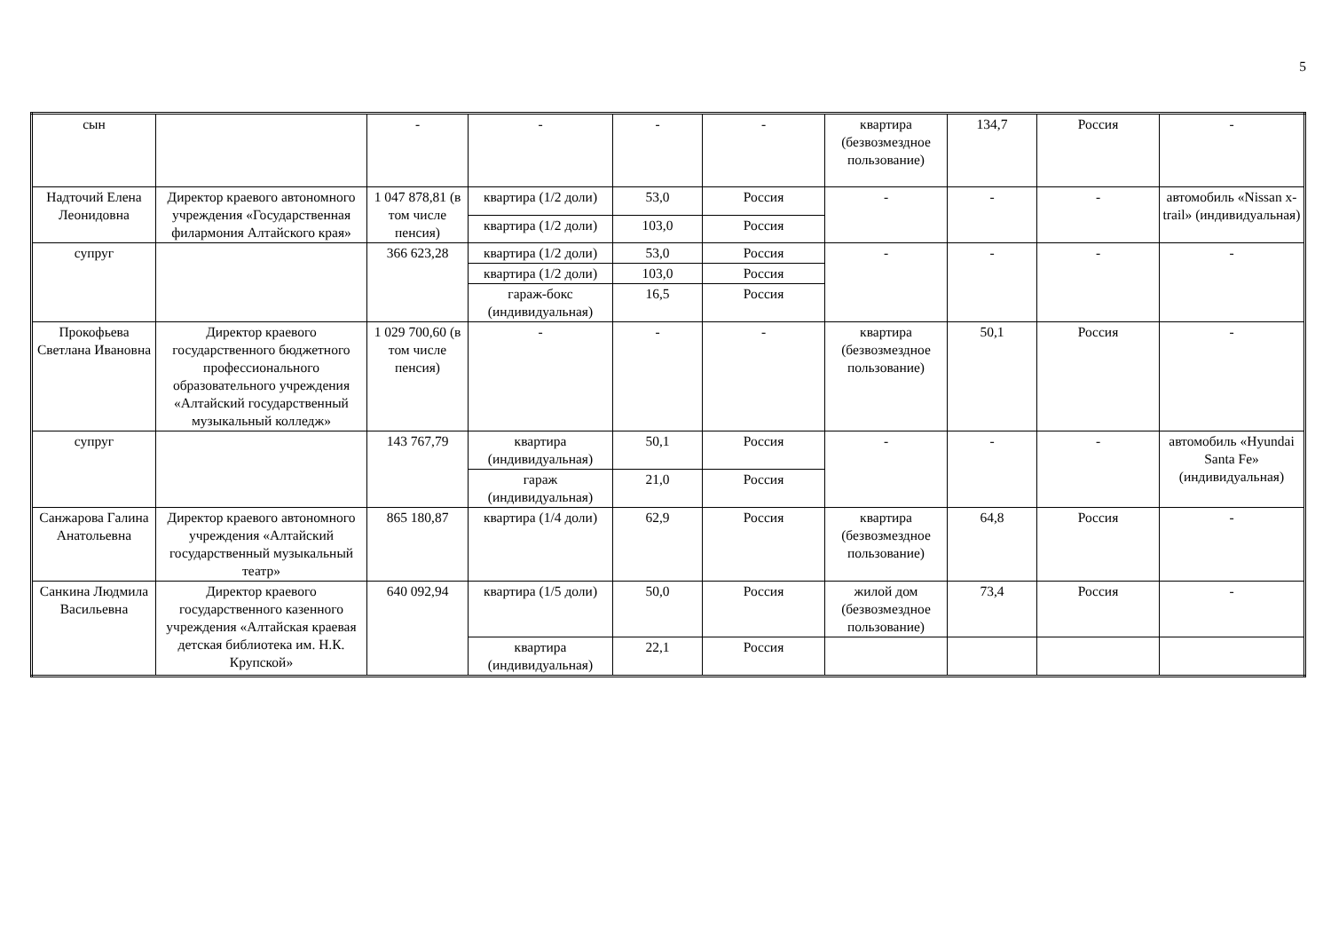5
| сын | | - | - | - | - | квартира (безвозмездное пользование) | 134,7 | Россия | - |
| Надточий Елена Леонидовна | Директор краевого автономного учреждения «Государственная филармония Алтайского края» | 1 047 878,81 (в том числе пенсия) | квартира (1/2 доли) | 53,0 | Россия | - | - | - | автомобиль «Nissan x-trail» (индивидуальная) |
| | | | квартира (1/2 доли) | 103,0 | Россия | | | | |
| супруг | | 366 623,28 | квартира (1/2 доли) | 53,0 | Россия | - | - | - | - |
| | | | квартира (1/2 доли) | 103,0 | Россия | | | | |
| | | | гараж-бокс (индивидуальная) | 16,5 | Россия | | | | |
| Прокофьева Светлана Ивановна | Директор краевого государственного бюджетного профессионального образовательного учреждения «Алтайский государственный музыкальный колледж» | 1 029 700,60 (в том числе пенсия) | - | - | - | квартира (безвозмездное пользование) | 50,1 | Россия | - |
| супруг | | 143 767,79 | квартира (индивидуальная) | 50,1 | Россия | - | - | - | автомобиль «Hyundai Santa Fe» (индивидуальная) |
| | | | гараж (индивидуальная) | 21,0 | Россия | | | | |
| Санжарова Галина Анатольевна | Директор краевого автономного учреждения «Алтайский государственный музыкальный театр» | 865 180,87 | квартира (1/4 доли) | 62,9 | Россия | квартира (безвозмездное пользование) | 64,8 | Россия | - |
| Санкина Людмила Васильевна | Директор краевого государственного казенного учреждения «Алтайская краевая детская библиотека им. Н.К. Крупской» | 640 092,94 | квартира (1/5 доли) | 50,0 | Россия | жилой дом (безвозмездное пользование) | 73,4 | Россия | - |
| | | | квартира (индивидуальная) | 22,1 | Россия | | | | |